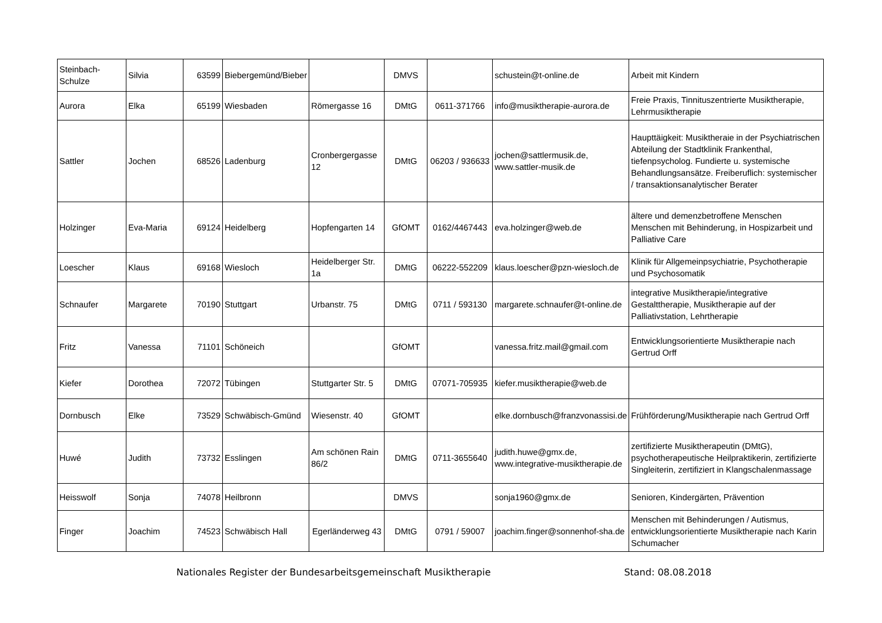| Steinbach-Schulze | Silvia | 63599 | Biebergemünd/Bieber | | DMVS | | schustein@t-online.de | Arbeit mit Kindern |
| Aurora | Elka | 65199 | Wiesbaden | Römergasse 16 | DMtG | 0611-371766 | info@musiktherapie-aurora.de | Freie Praxis, Tinnituszentrierte Musiktherapie, Lehrmusiktherapie |
| Sattler | Jochen | 68526 | Ladenburg | Cronbergergasse 12 | DMtG | 06203 / 936633 | jochen@sattlermusik.de, www.sattler-musik.de | Haupttäigkeit: Musiktheraie in der Psychiatrischen Abteilung der Stadtklinik Frankenthal, tiefenpsycholog. Fundierte u. systemische Behandlungsansätze. Freiberuflich: systemischer / transaktionsanalytischer Berater |
| Holzinger | Eva-Maria | 69124 | Heidelberg | Hopfengarten 14 | GfOMT | 0162/4467443 | eva.holzinger@web.de | ältere und demenzbetroffene Menschen Menschen mit Behinderung, in Hospizarbeit und Palliative Care |
| Loescher | Klaus | 69168 | Wiesloch | Heidelberger Str. 1a | DMtG | 06222-552209 | klaus.loescher@pzn-wiesloch.de | Klinik für Allgemeinpsychiatrie, Psychotherapie und Psychosomatik |
| Schnaufer | Margarete | 70190 | Stuttgart | Urbanstr. 75 | DMtG | 0711 / 593130 | margarete.schnaufer@t-online.de | integrative Musiktherapie/integrative Gestalttherapie, Musiktherapie auf der Palliativstation, Lehrtherapie |
| Fritz | Vanessa | 71101 | Schöneich | | GfOMT | | vanessa.fritz.mail@gmail.com | Entwicklungsorientierte Musiktherapie nach Gertrud Orff |
| Kiefer | Dorothea | 72072 | Tübingen | Stuttgarter Str. 5 | DMtG | 07071-705935 | kiefer.musiktherapie@web.de | |
| Dornbusch | Elke | 73529 | Schwäbisch-Gmünd | Wiesenstr. 40 | GfOMT | | elke.dornbusch@franzvonassisi.de | Frühförderung/Musiktherapie nach Gertrud Orff |
| Huwé | Judith | 73732 | Esslingen | Am schönen Rain 86/2 | DMtG | 0711-3655640 | judith.huwe@gmx.de, www.integrative-musiktherapie.de | zertifizierte Musiktherapeutin (DMtG), psychotherapeutische Heilpraktikerin, zertifizierte Singleiterin, zertifiziert in Klangschalenmassage |
| Heisswolf | Sonja | 74078 | Heilbronn | | DMVS | | sonja1960@gmx.de | Senioren, Kindergärten, Prävention |
| Finger | Joachim | 74523 | Schwäbisch Hall | Egerländerweg 43 | DMtG | 0791 / 59007 | joachim.finger@sonnenhof-sha.de | Menschen mit Behinderungen / Autismus, entwicklungsorientierte Musiktherapie nach Karin Schumacher |
Nationales Register der Bundesarbeitsgemeinschaft Musiktherapie Stand: 08.08.2018